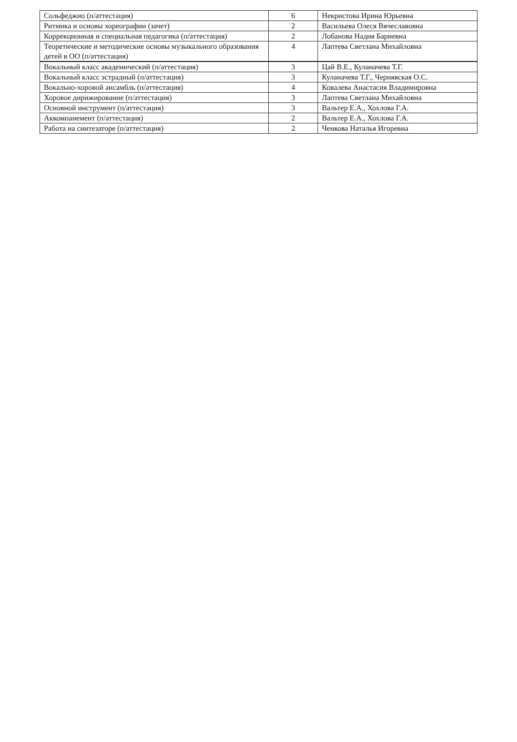| Сольфеджио (п/аттестация) | 6 | Некристова Ирина Юрьевна |
| Ритмика и основы хореографии (зачет) | 2 | Васильева Олеся Вячеславовна |
| Коррекционная и специальная педагогика (п/аттестация) | 2 | Лобанова Надия Бариевна |
| Теоретические и методические основы музыкального образования детей в ОО (п/аттестация) | 4 | Лаптева Светлана Михайловна |
| Вокальный класс академический (п/аттестация) | 3 | Цай В.Е., Куланачева Т.Г. |
| Вокальный класс эстрадный (п/аттестация) | 3 | Куланачева Т.Г., Чернявская О.С. |
| Вокально-хоровой ансамбль (п/аттестация) | 4 | Ковалева Анастасия Владимировна |
| Хоровое дирижирование (п/аттестация) | 3 | Лаптева Светлана Михайловна |
| Основной инструмент (п/аттестация) | 3 | Вальтер Е.А., Хохлова Г.А. |
| Аккомпанемент (п/аттестация) | 2 | Вальтер Е.А., Хохлова Г.А. |
| Работа на синтезаторе (п/аттестация) | 2 | Ченкова Наталья Игоревна |